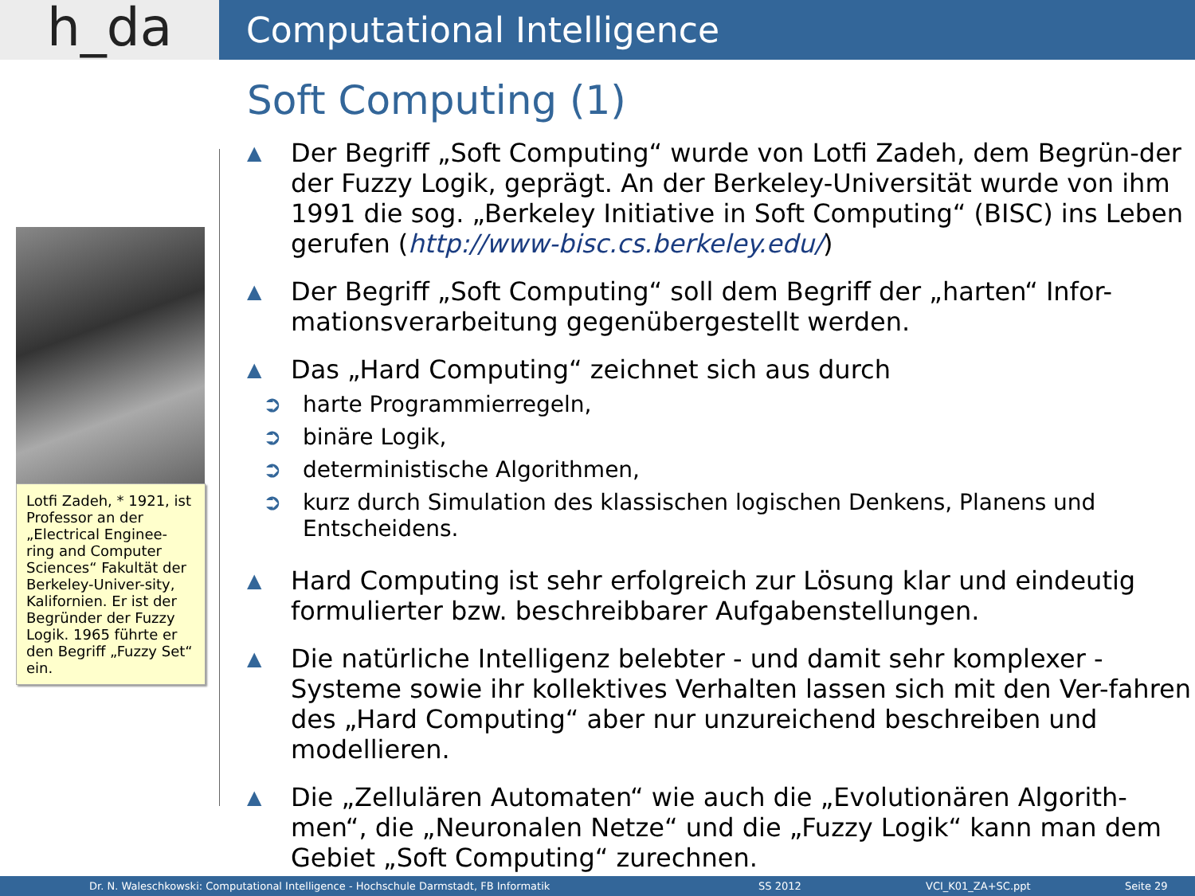h_da
Computational Intelligence
Lotfi Zadeh, * 1921, ist Professor an der „Electrical Enginee-ring and Computer Sciences“ Fakultät der Berkeley-Univer-sity, Kalifornien. Er ist der Begründer der Fuzzy Logik. 1965 führte er den Begriff „Fuzzy Set“ ein.
Soft Computing (1)
▲ Der Begriff „Soft Computing“ wurde von Lotfi Zadeh, dem Begrün-der der Fuzzy Logik, geprägt. An der Berkeley-Universität wurde von ihm 1991 die sog. „Berkeley Initiative in Soft Computing“ (BISC) ins Leben gerufen (http://www-bisc.cs.berkeley.edu/)
▲ Der Begriff „Soft Computing“ soll dem Begriff der „harten“ Infor-mationsverarbeitung gegenübergestellt werden.
▲ Das „Hard Computing“ zeichnet sich aus durch
➲ harte Programmierregeln,
➲ binäre Logik,
➲ deterministische Algorithmen,
➲ kurz durch Simulation des klassischen logischen Denkens, Planens und Entscheidens.
▲ Hard Computing ist sehr erfolgreich zur Lösung klar und eindeutig formulierter bzw. beschreibbarer Aufgabenstellungen.
▲ Die natürliche Intelligenz belebter - und damit sehr komplexer - Systeme sowie ihr kollektives Verhalten lassen sich mit den Ver-fahren des „Hard Computing“ aber nur unzureichend beschreiben und modellieren.
▲ Die „Zellulären Automaten“ wie auch die „Evolutionären Algorith-men“, die „Neuronalen Netze“ und die „Fuzzy Logik“ kann man dem Gebiet „Soft Computing“ zurechnen.
Dr. N. Waleschkowski: Computational Intelligence - Hochschule Darmstadt, FB Informatik SS 2012 VCI_K01_ZA+SC.ppt Seite 29